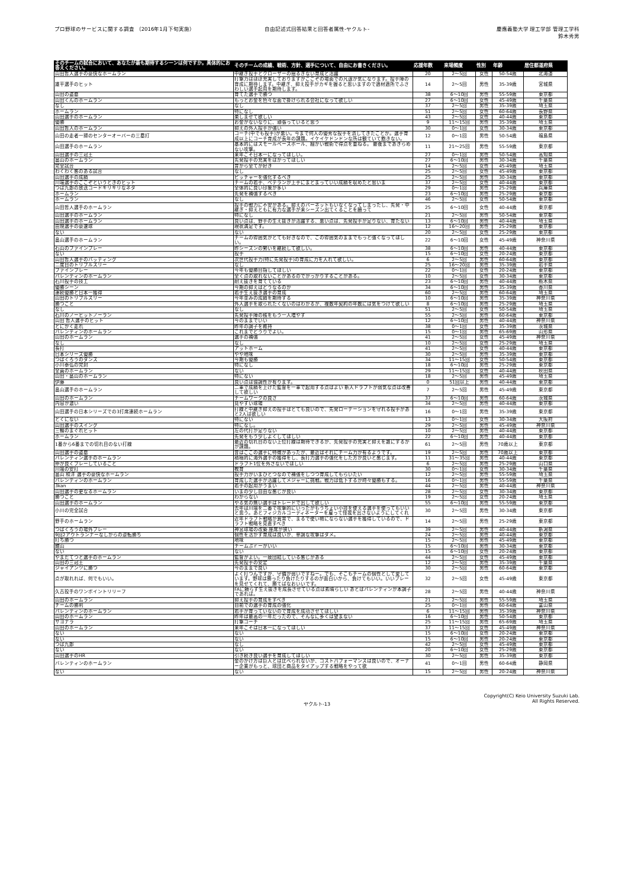プロ野球のサービスに関する調査 （2016年1月下旬実施）
自由記述式回答結果と回答者属性-ヤクルト-
慶應義塾大学 理工学部 管理工学科
鈴木秀男
| そのチームの試合において、あなたが最も期待するシーンは何ですか。具体的にお答えください。 | そのチームの成績、戦術、方針、選手について、自由にお書きください。 | 応援年数 | 来場頻度 | 性別 | 年齢 | 居住都道府県 |
| --- | --- | --- | --- | --- | --- | --- |
| 山田哲人選手の豪快なホームラン | 中継ぎ投手とクローザーの揺るぎない育成と活躍 | 20 | 2～5回 | 女性 | 50-54歳 | 北海道 |
| 雄平選手のヒット | 打撃力はほぼ充実しておりますがここぞの場面での凡退が気になります。投手陣の育成に期待します。中継ぎ、抑え投手がカギを握ると思いますので適材適所でふさわしい選手起用を期待します。 | 14 | 2～5回 | 男性 | 35-39歳 | 宮城県 |
| 山田の盗塁 | 育てた選手で勝つ | 38 | 6～10回 | 男性 | 55-59歳 | 東京都 |
| 山田くんのホームラン | もっとお金を色々な面で掛けられる会社になって欲しい | 27 | 6～10回 | 女性 | 45-49歳 | 千葉県 |
| なし | なし | 37 | 2～5回 | 男性 | 35-39歳 | 埼玉県 |
| ホームラン | 特になし | 51 | 2～5回 | 女性 | 60-64歳 | 長野県 |
| 山田選手のホームラン | 楽しませて欲しい | 43 | 2～5回 | 女性 | 40-44歳 | 東京都 |
| 優勝 | お金がないなりに、頑張っていると思う | 9 | 11～15回 | 男性 | 35-39歳 | 埼玉県 |
| 山田哲人のホームラン | 抑えの外人投手が強い | 30 | 0～1回 | 女性 | 30-34歳 | 東京都 |
| 山田の走者一掃のセンターオーバーの三塁打 | コーチ(中でも投手)が悪い。今まで何人の優秀な投手を潰してきたことか。選手育成以上にコーチ育成が長年の課題。イケイケドンドンな所は観ていて飽きない。 | 12 | 0～1回 | 男性 | 50-54歳 | 福島県 |
| 山田選手のホームラン | 基本的にはスモールベースボール、細かい戦術で得点を重ねる。 最後まであきらめない攻撃。 | 11 | 21～25回 | 男性 | 55-59歳 | 東京都 |
| 山田選手の三冠王 | 来年こそ日本一になってほしい。 | 27 | 0～1回 | 男性 | 50-54歳 | 高知県 |
| 畠山のホームラン | 先発投手の充実をはかってほしい | 27 | 6～10回 | 男性 | 30-34歳 | 千葉県 |
| 完全試合 | 昔から全てが好き | 14 | 2～5回 | 女性 | 45-49歳 | 埼玉県 |
| わくわく感のある試合 | なし | 25 | 2～5回 | 女性 | 45-49歳 | 東京都 |
| 山田選手の成績 | ピッチャーを強化するべき | 25 | 2～5回 | 男性 | 30-34歳 | 東京都 |
| 川端選手のここぞというときのヒット | チームの若手、ベテランが上手にまとまっていい成績を収めたと思いま | 37 | 2～5回 | 女性 | 40-44歳 | 東京都 |
| つば九郎の放送コードギリギリなネタ | 全体的に良い印象が多い | 29 | 0～1回 | 男性 | 25-29歳 | 兵庫県 |
| ホームラン | 先発を補強するべき | 23 | 6～10回 | 男性 | 25-29歳 | 東京都 |
| ホームラン | なし | 46 | 2～5回 | 女性 | 50-54歳 | 東京都 |
| 山田哲人選手のホームラン | 投手の戦力に不安がある。抑えのバーネットもいなくなってしまったし、先発・中継ぎ・抑えともに有力な選手が来シーズン出てくることを願って | 25 | 6～10回 | 女性 | 40-44歳 | 東京都 |
| 山田選手のホームラン | 特になし | 21 | 2～5回 | 男性 | 50-54歳 | 東京都 |
| 山田選手のホームラン | 良い点は、野手の生え抜きが活躍する、悪い点は、先発投手が足りない、育たない | 13 | 6～10回 | 男性 | 40-44歳 | 埼玉県 |
| 由規選手の豪速球 | 現状満足です。 | 12 | 16～20回 | 男性 | 25-29歳 | 東京都 |
| ない | ない | 20 | 2～5回 | 女性 | 25-29歳 | 東京都 |
| 畠山選手のホームラン | チームの雰囲気がとても好きなので、この雰囲気のままでもっと強くなってほしい。 | 22 | 6～10回 | 女性 | 45-49歳 | 神奈川県 |
| 石山のファインプレー | 昨シーズンの勢いを継続して欲しい。 | 38 | 6～10回 | 男性 | 40-44歳 | 東京都 |
| ない | 投手 | 15 | 6～10回 | 女性 | 20-24歳 | 東京都 |
| 山田哲人選手のバッティング | 次世代投手力(特に先発投手)の育成に力を入れて欲しい。 | 6 | 2～5回 | 男性 | 60-64歳 | 東京都 |
| 二度目のトリプルスリー | なし | 25 | 16～20回 | 男性 | 35-39歳 | 岩手県 |
| ファインプレー | 今年も優勝目指してほしい | 22 | 0～1回 | 女性 | 20-24歳 | 東京都 |
| バレンティンのホームラン | 全く点の取れないことがあるのでがっかりすることがある。 | 10 | 2～5回 | 女性 | 30-34歳 | 東京都 |
| 石川投手の技工 | 耐え抜きを育てている | 23 | 6～10回 | 男性 | 40-44歳 | 栃木県 |
| 優勝シーン | 今期の抑えはどうなるのか | 34 | 6～10回 | 男性 | 35-39歳 | 香川県 |
| 連続優勝と日本一獲得 | 若手生え抜き選手の育成 | 60 | 2～5回 | 男性 | 60-64歳 | 埼玉県 |
| 山田のトリプルスリー | 今年並みの成績を期待する | 10 | 6～10回 | 男性 | 35-39歳 | 神奈川県 |
| 勝つこと | 外人選手を取られたくないのはわかるが、複数年契約の年数には気をつけて欲しい | 8 | 6～10回 | 男性 | 25-29歳 | 埼玉県 |
| なし | なし | 51 | 2～5回 | 女性 | 50-54歳 | 埼玉県 |
| 石川のノーヒットノーラン | 先発投手陣の核をもう一人増やす | 55 | 2～5回 | 男性 | 60-64歳 | 東京都 |
| 山田 哲人選手のヒット | 今のままでいい | 12 | 6～10回 | 男性 | 40-44歳 | 神奈川県 |
| とにかく走れ | 昨年の調子を維持 | 38 | 0～1回 | 女性 | 35-39歳 | 茨城県 |
| バレンティンのホームラン | これまでどうりでよい。 | 15 | 0～1回 | 男性 | 65-69歳 | 山形県 |
| 山田のホームラン | 選手の補強 | 41 | 2～5回 | 女性 | 45-49歳 | 神奈川県 |
| なし | なし | 10 | 2～5回 | 女性 | 25-29歳 | 埼玉県 |
| 長打 | アットホーム | 41 | 2～5回 | 女性 | 40-44歳 | 東京都 |
| 日本シリーズ優勝 | やや地味 | 30 | 2～5回 | 男性 | 35-39歳 | 東京都 |
| つばくろうのダンス | 今期も優勝 | 34 | 11～15回 | 女性 | 50-54歳 | 東京都 |
| 小川泰弘の完封 | 特になし | 18 | 6～10回 | 男性 | 25-29歳 | 東京都 |
| 全員のホームラン | ない | 29 | 11～15回 | 女性 | 40-44歳 | 秋田県 |
| 山田・畠山のホームラン | 特にない | 18 | 2～5回 | 男性 | 45-49歳 | 埼玉県 |
| 伊藤 | 良い点は協調性が有ります。 | 0 | 51回以上 | 男性 | 40-44歳 | 東京都 |
| 畠山選手のホームラン | 二軍で成績を上げた監督を一軍で起用する点はよい 新人ドラフトが弱気な点は改善して欲しい | 7 | 2～5回 | 男性 | 45-49歳 | 東京都 |
| 山田のホームラン | チームワークの良さ | 37 | 6～10回 | 男性 | 60-64歳 | 茨城県 |
| 内容が濃い | 見やすい球場 | 34 | 2～5回 | 男性 | 40-44歳 | 東京都 |
| 山田選手の日本シリーズでの3打席連続ホームラン | 打線と中継ぎ抑えの投手はとても良いので、先発ローテーションを守れる投手があと2人は欲しい | 16 | 0～1回 | 男性 | 35-39歳 | 東京都 |
| とくにない | 特にない | 13 | 0～1回 | 女性 | 30-34歳 | 大阪府 |
| 山田選手のスイング | 特になし。 | 29 | 2～5回 | 男性 | 45-49歳 | 神奈川県 |
| 三輪のまぐれヒット | 左の代打が足りない | 10 | 2～5回 | 男性 | 40-44歳 | 東京都 |
| ホームラン | 先発をもう少しよくしてほしい | 22 | 6～10回 | 男性 | 40-44歳 | 東京都 |
| 1番から6番までの切れ目のない打線 | 最近の切れ目のない上位打線は期待できるが、先発投手の充実と抑えを誰にするかが課題。 | 61 | 2～5回 | 男性 | 70歳以上 | 東京都 |
| 山田選手の盗塁 | 昔はここの選手に特徴があったが、最近はそれにチーム力が有るようです。 | 19 | 2～5回 | 男性 | 70歳以上 | 東京都 |
| バレンティン選手のホームラン | 積極的に海外選手の獲得をし、長打力選手の強化をした方が良いと感じます。 | 11 | 31～35回 | 男性 | 40-44歳 | 東京都 |
| 仲が良くプレーしていること | ドラフト1位を外さないでほしい | 6 | 2～5回 | 男性 | 25-29歳 | 山口県 |
| 川端の安打 | 教育 | 30 | 0～1回 | 女性 | 30-34歳 | 千葉県 |
| 畠山 和洋 選手の豪快なホームラン | 投手力がいまひとつなので補強をしつつ育成してもらいたい | 12 | 2～5回 | 男性 | 55-59歳 | 埼玉県 |
| バレンティンのホームラン | 育成した選手が活躍してメジャーに挑戦。戦力は低下するが時々優勝もする。 | 16 | 0～1回 | 男性 | 55-59歳 | 千葉県 |
| 3kan | 若手の起用がうまい | 44 | 2～5回 | 男性 | 40-44歳 | 神奈川県 |
| 山田選手の更なるホームラン | いまの少し自由な感じが良い | 28 | 2～5回 | 女性 | 30-34歳 | 東京都 |
| 勝つこと | わからない | 19 | 2～5回 | 女性 | 20-24歳 | 埼玉県 |
| 山田選手のホームラン | やる気の無い選手はトレードで出して欲しい | 55 | 6～10回 | 男性 | 55-59歳 | 東京都 |
| 小川の完全試合 | 去年は川端を二番で攻撃的にいったがもうちょい小技を使える選手を使ってもいいと思う。あとフィジカルコーディネーターを雇って怪我を出さないようにしてくれ | 30 | 2～5回 | 男性 | 30-34歳 | 東京都 |
| 野手のホームラン | 近年ドラフト戦略が異常で、まるで使い物にならない選手を獲得しているので、ドラフト戦略を見直すべき | 14 | 2～5回 | 男性 | 25-29歳 | 東京都 |
| つばくろうの場外プレー | 神宮球場の改築 座席が狭い | 39 | 2～5回 | 男性 | 40-44歳 | 新潟県 |
| 9回2アウトランナーなしからの逆転勝ち | 個性を活かす育成は良いが、単調な攻撃はダメ。 | 24 | 2～5回 | 男性 | 40-44歳 | 東京都 |
| 打ち勝つ | 地味 | 15 | 2～5回 | 男性 | 45-49歳 | 東京都 |
| 館山 | チームぷｒーがいい | 15 | 6～10回 | 男性 | 30-34歳 | 東京都 |
| ない | ない | 15 | 6～10回 | 女性 | 20-24歳 | 東京都 |
| やまだてつと選手のホームラン | 監督がよい。一致団結している感じがある | 44 | 2～5回 | 女性 | 45-49歳 | 東京都 |
| 山田の三冠王 | 先発投手の安定 | 12 | 2～5回 | 男性 | 35-39歳 | 千葉県 |
| ジャイアンツに勝つ | 今のままで良い | 30 | 2～5回 | 男性 | 60-64歳 | 東京都 |
| 点が取れれば、何でもいい。 | よく打つんですが、守備が弱いですねー。でも、そこもチームの個性として愛しています。野球は勝ったり負けたりするのが面白いから、負けてもいい。いいプレーを見せてくれて、勝てばなおいいです。 | 32 | 2～5回 | 女性 | 45-49歳 | 東京都 |
| 久古投手のワンポイントリリーフ | FAに頼らず生え抜きを成長させている点は素晴らしい あとはバレンティンが本調子であれば。 | 28 | 2～5回 | 男性 | 40-44歳 | 神奈川県 |
| 山田のホームラン | 抑え投手の育成をすべき | 21 | 2～5回 | 男性 | 55-59歳 | 埼玉県 |
| チームの勝利 | 自前での選手の育成の強化 | 25 | 0～1回 | 男性 | 60-64歳 | 富山県 |
| バレンティンのホームラン | 若手が育っていないので育成を成功させてほしい | 6 | 11～15回 | 男性 | 35-39歳 | 神奈川県 |
| 山田のホームラン | 昨年は最高の一年だったので、そんなに多くは望まない | 16 | 6～10回 | 男性 | 50-54歳 | 東京都 |
| サヨナラ | 打撃コーチ | 25 | 11～15回 | 男性 | 65-69歳 | 埼玉県 |
| 山田のホームラン | 来年こそは日本一になってほしい | 37 | 11～15回 | 女性 | 45-49歳 | 神奈川県 |
| ない | ない | 15 | 6～10回 | 女性 | 20-24歳 | 東京都 |
| ない | ない | 15 | 6～10回 | 男性 | 20-24歳 | 東京都 |
| つば九郎 | なし | 42 | 2～5回 | 女性 | 45-49歳 | 東京都 |
| ない | ない | 20 | 6～10回 | 女性 | 25-29歳 | 東京都 |
| 山田選手のHR | 引き続き良い選手を育成してほしい | 30 | 2～5回 | 男性 | 35-39歳 | 東京都 |
| バレンティンのホームラン | 金のかけ方は巨人とは比べられないが、コストパフォーマンスは良いので、オーナー企業がもっと、球団と商品をタイアップする戦略をやって欲 | 41 | 0～1回 | 男性 | 60-64歳 | 静岡県 |
| ない | ない | 15 | 2～5回 | 男性 | 20-24歳 | 神奈川県 |
ヤクルト-13
Copyright(C) Keio University Suzuki Lab.
All Rights Reserved.